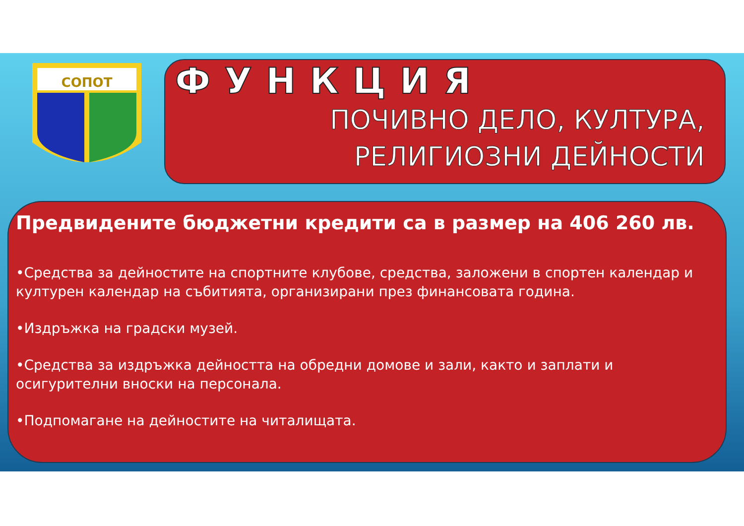СОПОТ
ФУНКЦИЯ
ПОЧИВНО ДЕЛО, КУЛТУРА,
РЕЛИГИОЗНИ ДЕЙНОСТИ
Предвидените бюджетни кредити са в размер на 406 260 лв.
•Средства за дейностите на спортните клубове, средства, заложени в спортен календар и културен календар на събитията, организирани през финансовата година.
•Издръжка на градски музей.
•Средства за издръжка дейността на обредни домове и зали, както и заплати и осигурителни вноски на персонала.
•Подпомагане на дейностите на читалищата.